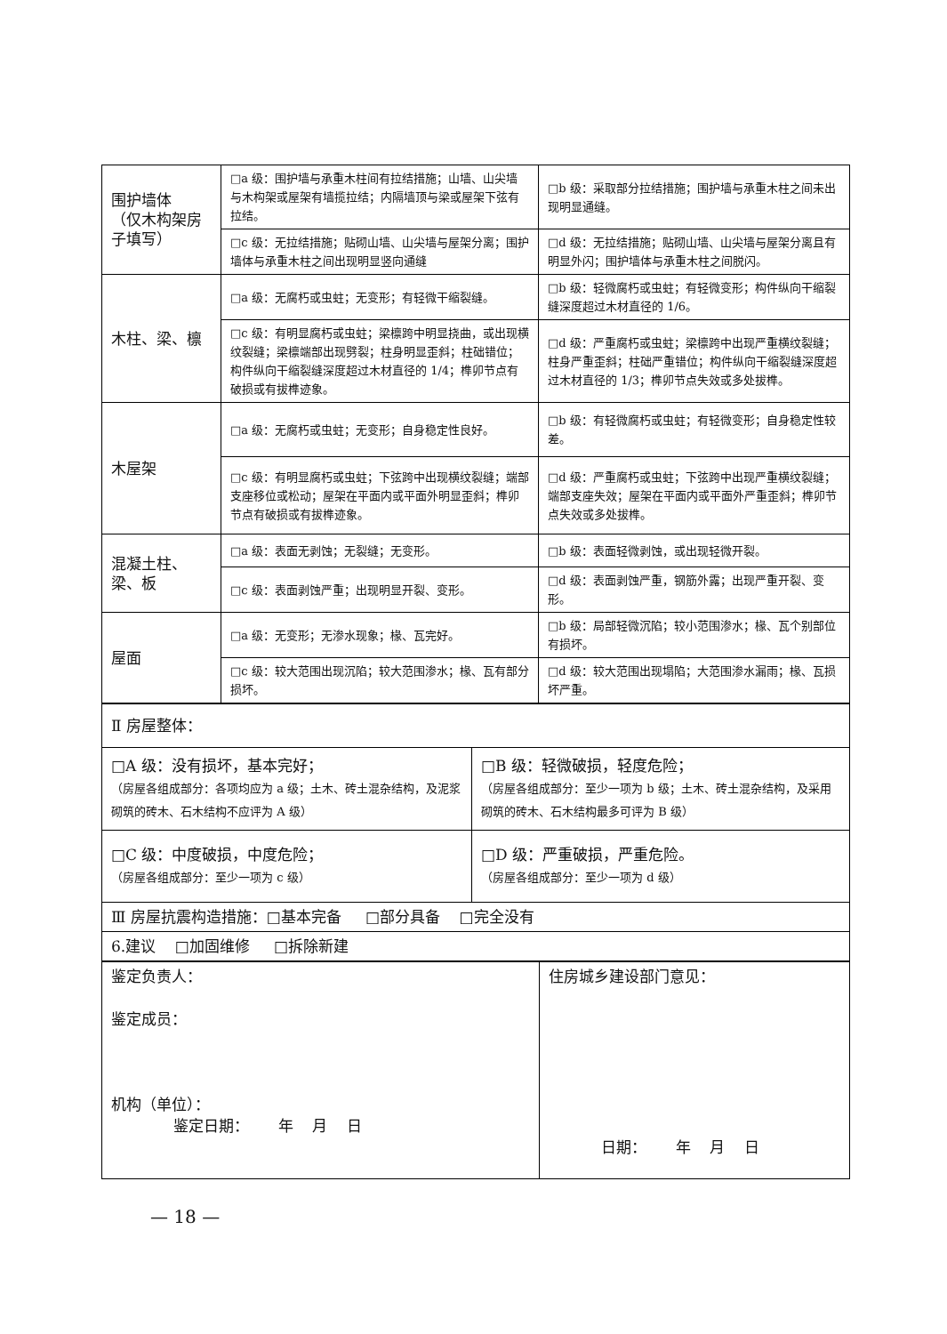| 围护墙体 （仅木构架房子填写） | □a 级：围护墙与承重木柱间有拉结措施；山墙、山尖墙与木构架或屋架有墙揽拉结；内隔墙顶与梁或屋架下弦有拉结。 | □b 级：采取部分拉结措施；围护墙与承重木柱之间未出现明显通缝。 |
| | □c 级：无拉结措施；贴砌山墙、山尖墙与屋架分离；围护墙体与承重木柱之间出现明显竖向通缝 | □d 级：无拉结措施；贴砌山墙、山尖墙与屋架分离且有明显外闪；围护墙体与承重木柱之间脱闪。 |
| 木柱、梁、檩 | □a 级：无腐朽或虫蛀；无变形；有轻微干缩裂缝。 | □b 级：轻微腐朽或虫蛀；有轻微变形；构件纵向干缩裂缝深度超过木材直径的 1/6。 |
| | □c 级：有明显腐朽或虫蛀；梁檩跨中明显挠曲，或出现横纹裂缝；梁檩端部出现劈裂；柱身明显歪斜；柱础错位；构件纵向干缩裂缝深度超过木材直径的 1/4；榫卯节点有破损或有拔榫迹象。 | □d 级：严重腐朽或虫蛀；梁檩跨中出现严重横纹裂缝；柱身严重歪斜；柱础严重错位；构件纵向干缩裂缝深度超过木材直径的 1/3；榫卯节点失效或多处拔榫。 |
| 木屋架 | □a 级：无腐朽或虫蛀；无变形；自身稳定性良好。 | □b 级：有轻微腐朽或虫蛀；有轻微变形；自身稳定性较差。 |
| | □c 级：有明显腐朽或虫蛀；下弦跨中出现横纹裂缝；端部支座移位或松动；屋架在平面内或平面外明显歪斜；榫卯节点有破损或有拔榫迹象。 | □d 级：严重腐朽或虫蛀；下弦跨中出现严重横纹裂缝；端部支座失效；屋架在平面内或平面外严重歪斜；榫卯节点失效或多处拔榫。 |
| 混凝土柱、梁、板 | □a 级：表面无剥蚀；无裂缝；无变形。 | □b 级：表面轻微剥蚀，或出现轻微开裂。 |
| | □c 级：表面剥蚀严重；出现明显开裂、变形。 | □d 级：表面剥蚀严重，钢筋外露；出现严重开裂、变形。 |
| 屋面 | □a 级：无变形；无渗水现象；椽、瓦完好。 | □b 级：局部轻微沉陷；较小范围渗水；椽、瓦个别部位有损坏。 |
| | □c 级：较大范围出现沉陷；较大范围渗水；椽、瓦有部分损坏。 | □d 级：较大范围出现塌陷；大范围渗水漏雨；椽、瓦损坏严重。 |
| Ⅱ 房屋整体： | |
| □A 级：没有损坏，基本完好； （房屋各组成部分：各项均应为 a 级；土木、砖土混杂结构，及泥浆砌筑的砖木、石木结构不应评为 A 级） | □B 级：轻微破损，轻度危险； （房屋各组成部分：至少一项为 b 级；土木、砖土混杂结构，及采用砌筑的砖木、石木结构最多可评为 B 级） |
| □C 级：中度破损，中度危险； （房屋各组成部分：至少一项为 c 级） | □D 级：严重破损，严重危险。 （房屋各组成部分：至少一项为 d 级） |
| Ⅲ 房屋抗震构造措施：□基本完备 □部分具备 □完全没有 | |
| 6.建议 □加固维修 □拆除新建 | |
| 鉴定负责人： 鉴定成员： 机构（单位）： 鉴定日期： 年 月 日 | 住房城乡建设部门意见： 日期： 年 月 日 |
— 18 —